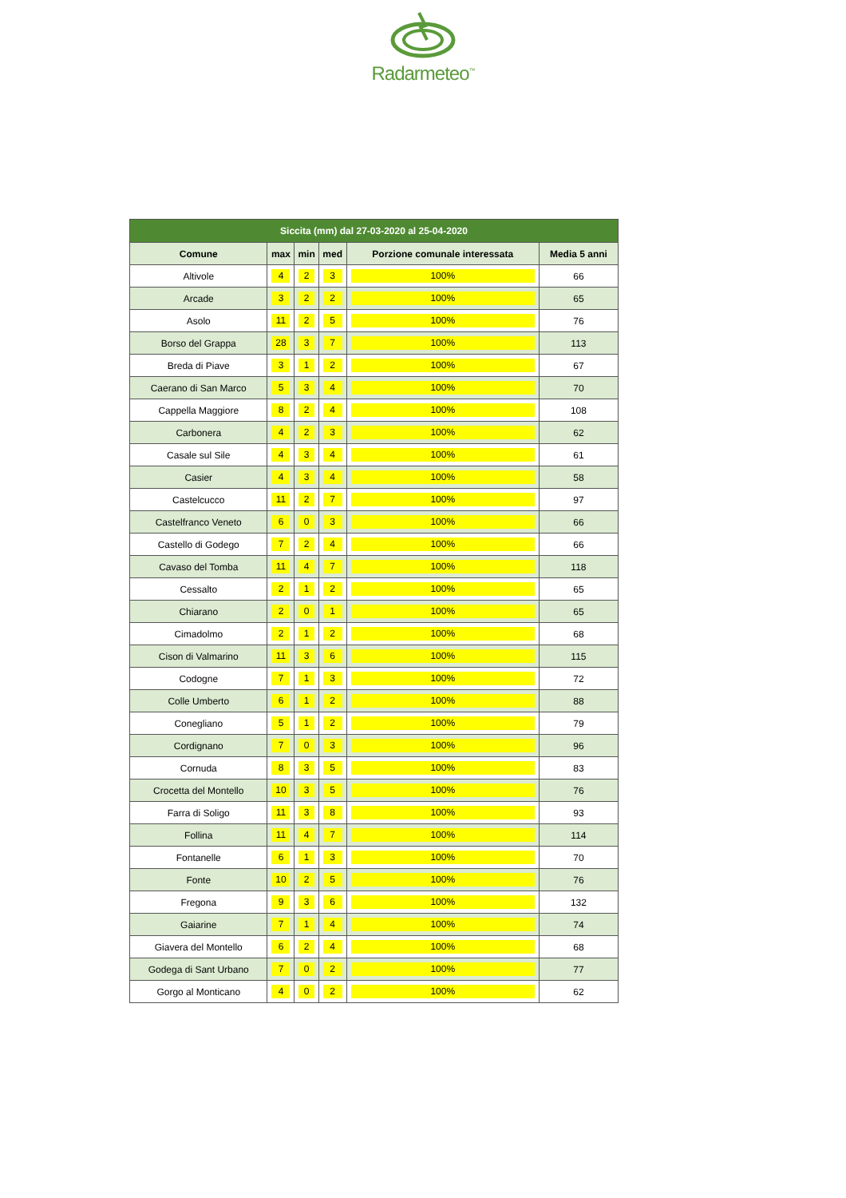Radarmeteo<sup>™</sup>
| Siccita (mm) dal 27-03-2020 al 25-04-2020 | | | | | |
| --- | --- | --- | --- | --- | --- |
| Comune | max | min | med | Porzione comunale interessata | Media 5 anni |
| Altivole | 4 | 2 | 3 | 100% | 66 |
| Arcade | 3 | 2 | 2 | 100% | 65 |
| Asolo | 11 | 2 | 5 | 100% | 76 |
| Borso del Grappa | 28 | 3 | 7 | 100% | 113 |
| Breda di Piave | 3 | 1 | 2 | 100% | 67 |
| Caerano di San Marco | 5 | 3 | 4 | 100% | 70 |
| Cappella Maggiore | 8 | 2 | 4 | 100% | 108 |
| Carbonera | 4 | 2 | 3 | 100% | 62 |
| Casale sul Sile | 4 | 3 | 4 | 100% | 61 |
| Casier | 4 | 3 | 4 | 100% | 58 |
| Castelcucco | 11 | 2 | 7 | 100% | 97 |
| Castelfranco Veneto | 6 | 0 | 3 | 100% | 66 |
| Castello di Godego | 7 | 2 | 4 | 100% | 66 |
| Cavaso del Tomba | 11 | 4 | 7 | 100% | 118 |
| Cessalto | 2 | 1 | 2 | 100% | 65 |
| Chiarano | 2 | 0 | 1 | 100% | 65 |
| Cimadolmo | 2 | 1 | 2 | 100% | 68 |
| Cison di Valmarino | 11 | 3 | 6 | 100% | 115 |
| Codogne | 7 | 1 | 3 | 100% | 72 |
| Colle Umberto | 6 | 1 | 2 | 100% | 88 |
| Conegliano | 5 | 1 | 2 | 100% | 79 |
| Cordignano | 7 | 0 | 3 | 100% | 96 |
| Cornuda | 8 | 3 | 5 | 100% | 83 |
| Crocetta del Montello | 10 | 3 | 5 | 100% | 76 |
| Farra di Soligo | 11 | 3 | 8 | 100% | 93 |
| Follina | 11 | 4 | 7 | 100% | 114 |
| Fontanelle | 6 | 1 | 3 | 100% | 70 |
| Fonte | 10 | 2 | 5 | 100% | 76 |
| Fregona | 9 | 3 | 6 | 100% | 132 |
| Gaiarine | 7 | 1 | 4 | 100% | 74 |
| Giavera del Montello | 6 | 2 | 4 | 100% | 68 |
| Godega di Sant Urbano | 7 | 0 | 2 | 100% | 77 |
| Gorgo al Monticano | 4 | 0 | 2 | 100% | 62 |